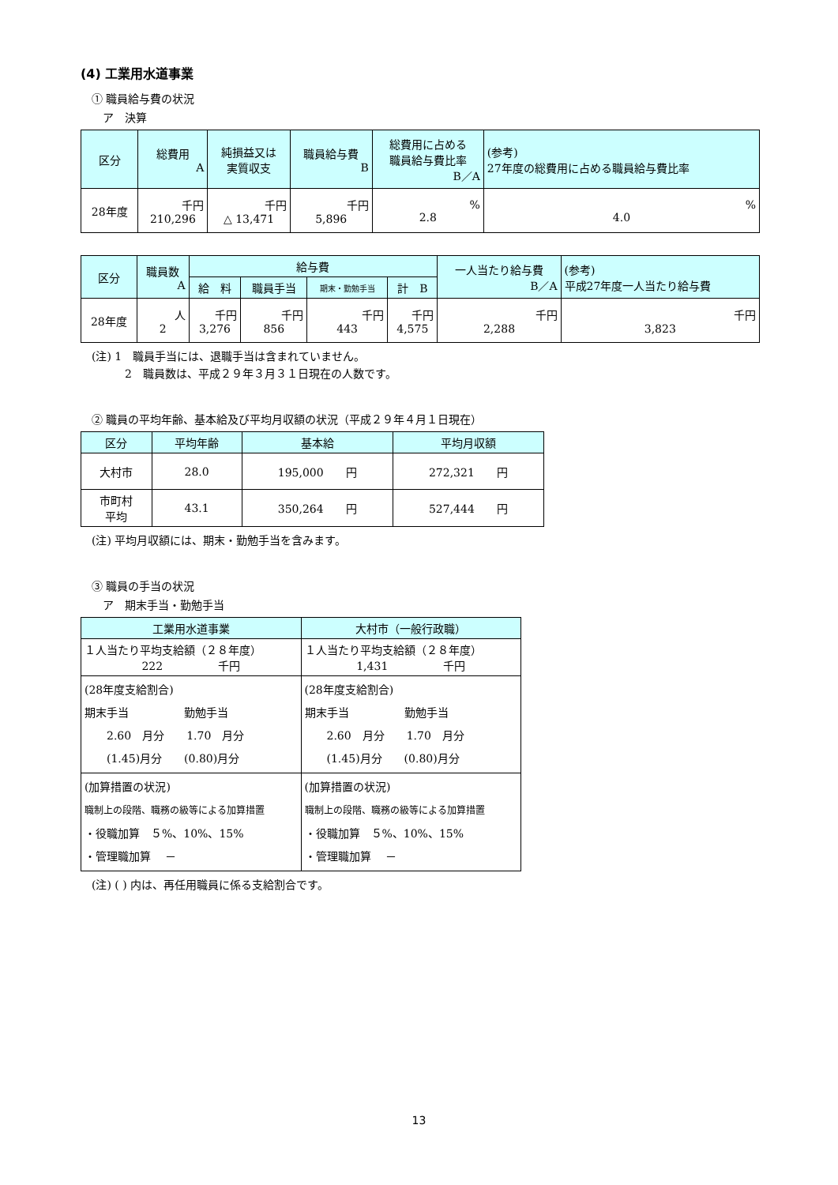(4) 工業用水道事業
① 職員給与費の状況
ア　決算
| 区分 | 総費用 A | 純損益又は 実質収支 | 職員給与費 B | 総費用に占める 職員給与費比率 B／A | (参考) 27年度の総費用に占める職員給与費比率 |
| --- | --- | --- | --- | --- | --- |
| 28年度 | 千円 210,296 | 千円 △ 13,471 | 千円 5,896 | % 2.8 | % 4.0 |
| 区分 | 職員数 A | 給与費 | | | | 一人当たり給与費 B／A | (参考) 平成27年度一人当たり給与費 |
| --- | --- | --- | --- | --- | --- | --- | --- |
| | | 給 料 | 職員手当 | 期末・勤勉手当 | 計 B | | |
| 28年度 | 人 2 | 千円 3,276 | 千円 856 | 千円 443 | 千円 4,575 | 千円 2,288 | 千円 3,823 |
(注) 1　職員手当には、退職手当は含まれていません。
2　職員数は、平成２９年３月３１日現在の人数です。
② 職員の平均年齢、基本給及び平均月収額の状況（平成２９年４月１日現在）
| 区分 | 平均年齢 | 基本給 | 平均月収額 |
| --- | --- | --- | --- |
| 大村市 | 28.0 | 195,000 円 | 272,321 円 |
| 市町村 平均 | 43.1 | 350,264 円 | 527,444 円 |
(注) 平均月収額には、期末・勤勉手当を含みます。
③ 職員の手当の状況
ア　期末手当・勤勉手当
| 工業用水道事業 | 大村市（一般行政職） |
| --- | --- |
| １人当たり平均支給額（２８年度） 222 千円 | １人当たり平均支給額（２８年度） 1,431 千円 |
| (28年度支給割合) 期末手当 勤勉手当 2.60 月分 1.70 月分 (1.45)月分 (0.80)月分 | (28年度支給割合) 期末手当 勤勉手当 2.60 月分 1.70 月分 (1.45)月分 (0.80)月分 |
| (加算措置の状況) 職制上の段階、職務の級等による加算措置 ・役職加算 ５%、10%、15% ・管理職加算 － | (加算措置の状況) 職制上の段階、職務の級等による加算措置 ・役職加算 ５%、10%、15% ・管理職加算 － |
(注) ( ) 内は、再任用職員に係る支給割合です。
13